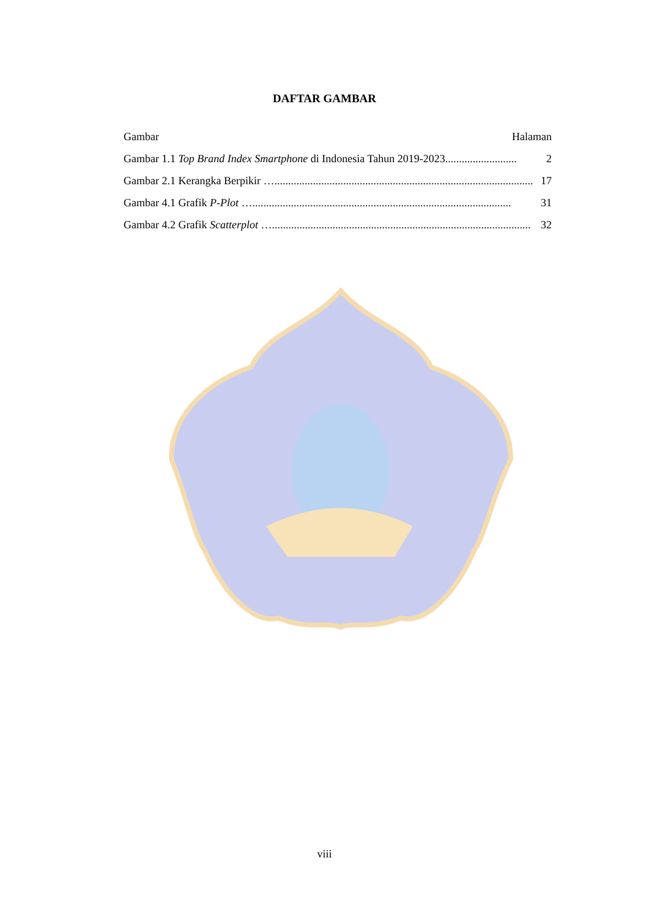DAFTAR GAMBAR
Gambar Halaman
Gambar 1.1 Top Brand Index Smartphone di Indonesia Tahun 2019-2023 .......................... 2
Gambar 2.1 Kerangka Berpikir … .............................................................................................. 17
Gambar 4.1 Grafik P-Plot … .............................................................................................. 31
Gambar 4.2 Grafik Scatterplot … .............................................................................................. 32
viii